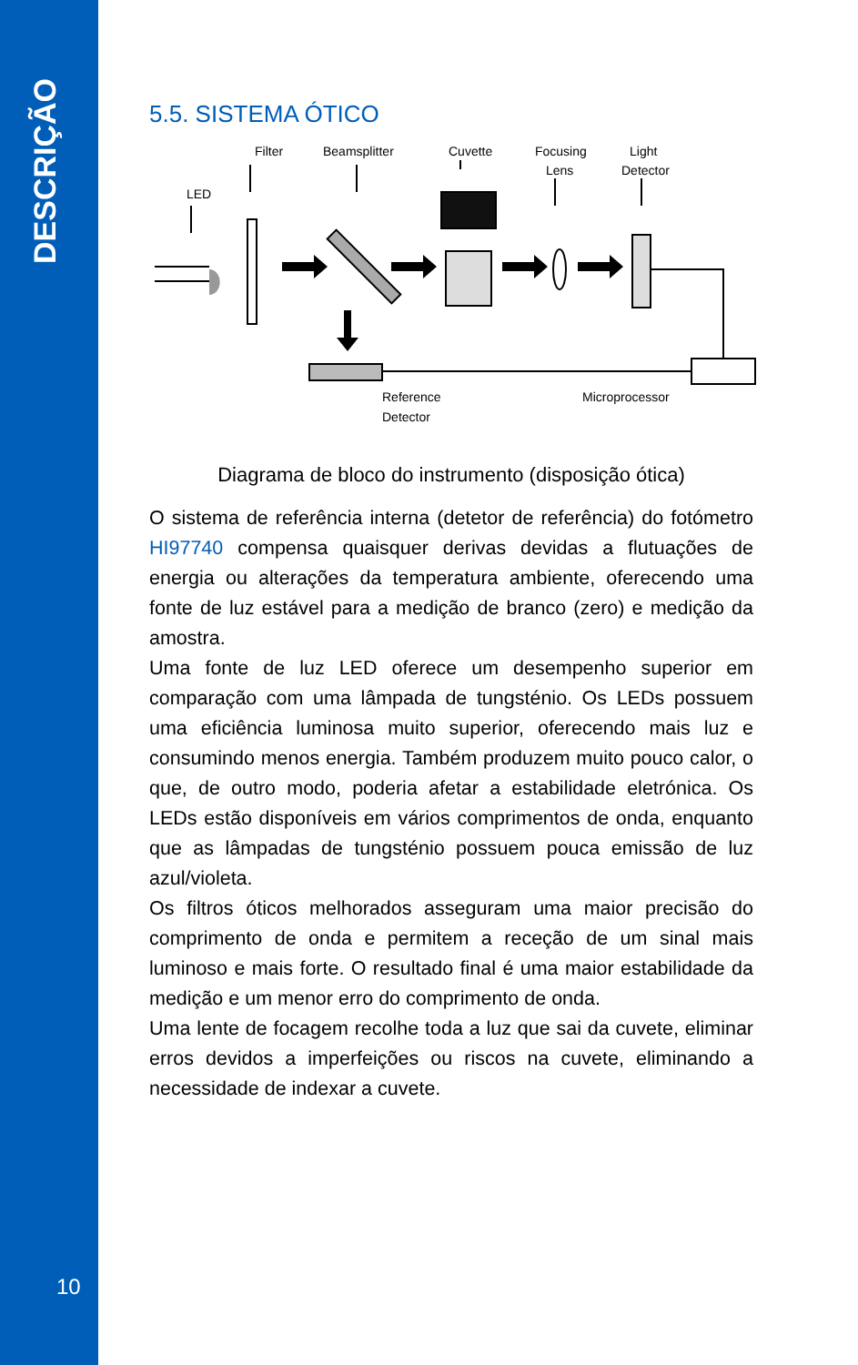DESCRIÇÃO
5.5. SISTEMA ÓTICO
Filter
Beamsplitter
Cuvette
Focusing
Lens
Light
Detector
LED
Reference
Detector
Microprocessor
Diagrama de bloco do instrumento (disposição ótica)
O sistema de referência interna (detetor de referência) do fotómetro HI97740 compensa quaisquer derivas devidas a flutuações de energia ou alterações da temperatura ambiente, oferecendo uma fonte de luz estável para a medição de branco (zero) e medição da amostra.
Uma fonte de luz LED oferece um desempenho superior em comparação com uma lâmpada de tungsténio. Os LEDs possuem uma eficiência luminosa muito superior, oferecendo mais luz e consumindo menos energia. Também produzem muito pouco calor, o que, de outro modo, poderia afetar a estabilidade eletrónica. Os LEDs estão disponíveis em vários comprimentos de onda, enquanto que as lâmpadas de tungsténio possuem pouca emissão de luz azul/violeta.
Os filtros óticos melhorados asseguram uma maior precisão do comprimento de onda e permitem a receção de um sinal mais luminoso e mais forte. O resultado final é uma maior estabilidade da medição e um menor erro do comprimento de onda.
Uma lente de focagem recolhe toda a luz que sai da cuvete, eliminar erros devidos a imperfeições ou riscos na cuvete, eliminando a necessidade de indexar a cuvete.
10